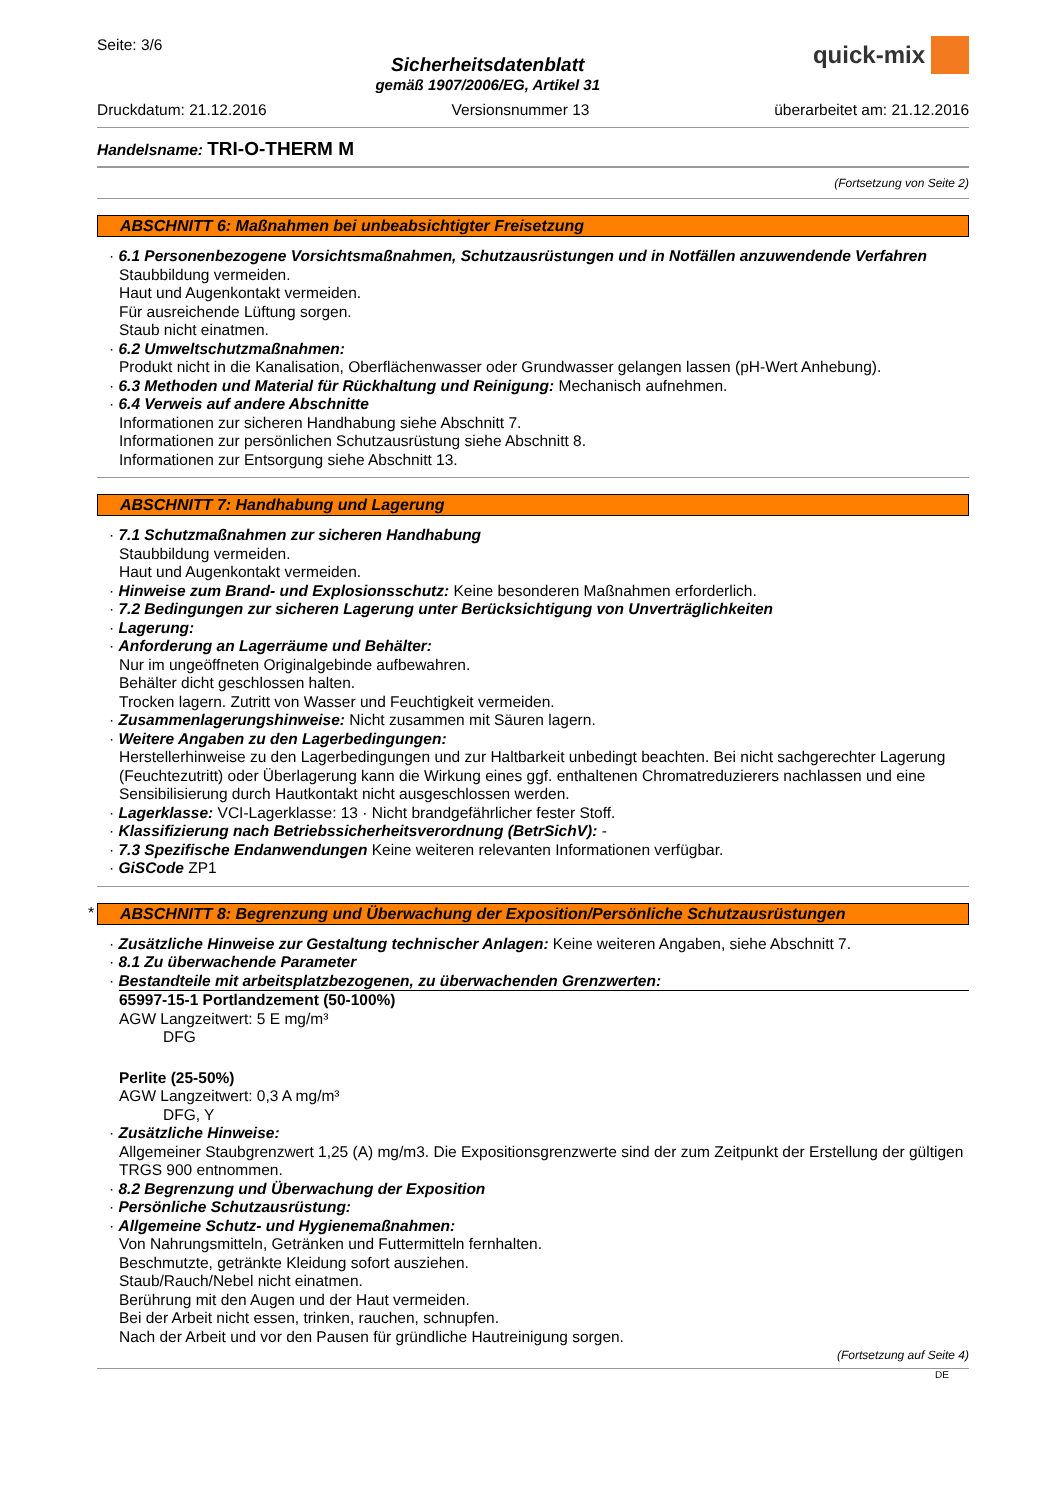Seite: 3/6
Sicherheitsdatenblatt
gemäß 1907/2006/EG, Artikel 31
quick-mix
Druckdatum: 21.12.2016 Versionsnummer 13 überarbeitet am: 21.12.2016
Handelsname: TRI-O-THERM M
(Fortsetzung von Seite 2)
ABSCHNITT 6: Maßnahmen bei unbeabsichtigter Freisetzung
· 6.1 Personenbezogene Vorsichtsmaßnahmen, Schutzausrüstungen und in Notfällen anzuwendende Verfahren
Staubbildung vermeiden.
Haut und Augenkontakt vermeiden.
Für ausreichende Lüftung sorgen.
Staub nicht einatmen.
· 6.2 Umweltschutzmaßnahmen:
Produkt nicht in die Kanalisation, Oberflächenwasser oder Grundwasser gelangen lassen (pH-Wert Anhebung).
· 6.3 Methoden und Material für Rückhaltung und Reinigung: Mechanisch aufnehmen.
· 6.4 Verweis auf andere Abschnitte
Informationen zur sicheren Handhabung siehe Abschnitt 7.
Informationen zur persönlichen Schutzausrüstung siehe Abschnitt 8.
Informationen zur Entsorgung siehe Abschnitt 13.
ABSCHNITT 7: Handhabung und Lagerung
· 7.1 Schutzmaßnahmen zur sicheren Handhabung
Staubbildung vermeiden.
Haut und Augenkontakt vermeiden.
· Hinweise zum Brand- und Explosionsschutz: Keine besonderen Maßnahmen erforderlich.
· 7.2 Bedingungen zur sicheren Lagerung unter Berücksichtigung von Unverträglichkeiten
· Lagerung:
· Anforderung an Lagerräume und Behälter:
Nur im ungeöffneten Originalgebinde aufbewahren.
Behälter dicht geschlossen halten.
Trocken lagern. Zutritt von Wasser und Feuchtigkeit vermeiden.
· Zusammenlagerungshinweise: Nicht zusammen mit Säuren lagern.
· Weitere Angaben zu den Lagerbedingungen:
Herstellerhinweise zu den Lagerbedingungen und zur Haltbarkeit unbedingt beachten. Bei nicht sachgerechter Lagerung (Feuchtezutritt) oder Überlagerung kann die Wirkung eines ggf. enthaltenen Chromatreduzierers nachlassen und eine Sensibilisierung durch Hautkontakt nicht ausgeschlossen werden.
· Lagerklasse: VCI-Lagerklasse: 13 · Nicht brandgefährlicher fester Stoff.
· Klassifizierung nach Betriebssicherheitsverordnung (BetrSichV): -
· 7.3 Spezifische Endanwendungen Keine weiteren relevanten Informationen verfügbar.
· GiSCode ZP1
ABSCHNITT 8: Begrenzung und Überwachung der Exposition/Persönliche Schutzausrüstungen *
· Zusätzliche Hinweise zur Gestaltung technischer Anlagen: Keine weiteren Angaben, siehe Abschnitt 7.
· 8.1 Zu überwachende Parameter
· Bestandteile mit arbeitsplatzbezogenen, zu überwachenden Grenzwerten:
65997-15-1 Portlandzement (50-100%)
AGW Langzeitwert: 5 E mg/m³
DFG
Perlite (25-50%)
AGW Langzeitwert: 0,3 A mg/m³
DFG, Y
· Zusätzliche Hinweise:
Allgemeiner Staubgrenzwert 1,25 (A) mg/m3. Die Expositionsgrenzwerte sind der zum Zeitpunkt der Erstellung der gültigen TRGS 900 entnommen.
· 8.2 Begrenzung und Überwachung der Exposition
· Persönliche Schutzausrüstung:
· Allgemeine Schutz- und Hygienemaßnahmen:
Von Nahrungsmitteln, Getränken und Futtermitteln fernhalten.
Beschmutzte, getränkte Kleidung sofort ausziehen.
Staub/Rauch/Nebel nicht einatmen.
Berührung mit den Augen und der Haut vermeiden.
Bei der Arbeit nicht essen, trinken, rauchen, schnupfen.
Nach der Arbeit und vor den Pausen für gründliche Hautreinigung sorgen.
(Fortsetzung auf Seite 4)
DE